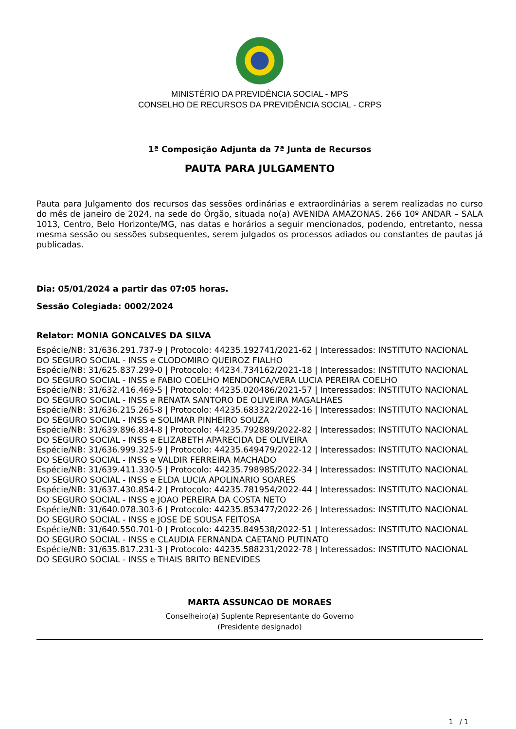MINISTÉRIO DA PREVIDÊNCIA SOCIAL - MPS
CONSELHO DE RECURSOS DA PREVIDÊNCIA SOCIAL - CRPS
1ª Composição Adjunta da 7ª Junta de Recursos
PAUTA PARA JULGAMENTO
Pauta para Julgamento dos recursos das sessões ordinárias e extraordinárias a serem realizadas no curso do mês de janeiro de 2024, na sede do Órgão, situada no(a) AVENIDA AMAZONAS. 266 10º ANDAR – SALA 1013, Centro, Belo Horizonte/MG, nas datas e horários a seguir mencionados, podendo, entretanto, nessa mesma sessão ou sessões subsequentes, serem julgados os processos adiados ou constantes de pautas já publicadas.
Dia: 05/01/2024 a partir das 07:05 horas.
Sessão Colegiada: 0002/2024
Relator: MONIA GONCALVES DA SILVA
Espécie/NB: 31/636.291.737-9 | Protocolo: 44235.192741/2021-62 | Interessados: INSTITUTO NACIONAL DO SEGURO SOCIAL - INSS e CLODOMIRO QUEIROZ FIALHO
Espécie/NB: 31/625.837.299-0 | Protocolo: 44234.734162/2021-18 | Interessados: INSTITUTO NACIONAL DO SEGURO SOCIAL - INSS e FABIO COELHO MENDONCA/VERA LUCIA PEREIRA COELHO
Espécie/NB: 31/632.416.469-5 | Protocolo: 44235.020486/2021-57 | Interessados: INSTITUTO NACIONAL DO SEGURO SOCIAL - INSS e RENATA SANTORO DE OLIVEIRA MAGALHAES
Espécie/NB: 31/636.215.265-8 | Protocolo: 44235.683322/2022-16 | Interessados: INSTITUTO NACIONAL DO SEGURO SOCIAL - INSS e SOLIMAR PINHEIRO SOUZA
Espécie/NB: 31/639.896.834-8 | Protocolo: 44235.792889/2022-82 | Interessados: INSTITUTO NACIONAL DO SEGURO SOCIAL - INSS e ELIZABETH APARECIDA DE OLIVEIRA
Espécie/NB: 31/636.999.325-9 | Protocolo: 44235.649479/2022-12 | Interessados: INSTITUTO NACIONAL DO SEGURO SOCIAL - INSS e VALDIR FERREIRA MACHADO
Espécie/NB: 31/639.411.330-5 | Protocolo: 44235.798985/2022-34 | Interessados: INSTITUTO NACIONAL DO SEGURO SOCIAL - INSS e ELDA LUCIA APOLINARIO SOARES
Espécie/NB: 31/637.430.854-2 | Protocolo: 44235.781954/2022-44 | Interessados: INSTITUTO NACIONAL DO SEGURO SOCIAL - INSS e JOAO PEREIRA DA COSTA NETO
Espécie/NB: 31/640.078.303-6 | Protocolo: 44235.853477/2022-26 | Interessados: INSTITUTO NACIONAL DO SEGURO SOCIAL - INSS e JOSE DE SOUSA FEITOSA
Espécie/NB: 31/640.550.701-0 | Protocolo: 44235.849538/2022-51 | Interessados: INSTITUTO NACIONAL DO SEGURO SOCIAL - INSS e CLAUDIA FERNANDA CAETANO PUTINATO
Espécie/NB: 31/635.817.231-3 | Protocolo: 44235.588231/2022-78 | Interessados: INSTITUTO NACIONAL DO SEGURO SOCIAL - INSS e THAIS BRITO BENEVIDES
MARTA ASSUNCAO DE MORAES
Conselheiro(a) Suplente Representante do Governo
(Presidente designado)
1 / 1